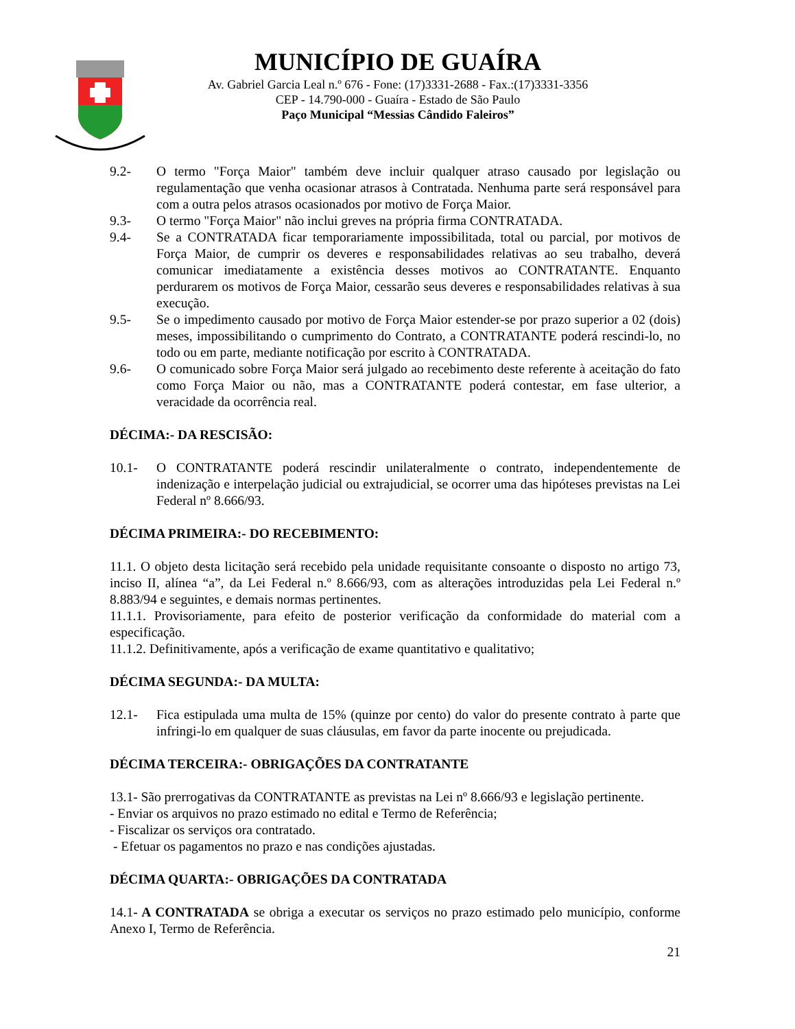MUNICÍPIO DE GUAÍRA
Av. Gabriel Garcia Leal n.º 676 - Fone: (17)3331-2688 - Fax.:(17)3331-3356
CEP - 14.790-000 - Guaíra - Estado de São Paulo
Paço Municipal “Messias Cândido Faleiros”
9.2- O termo "Força Maior" também deve incluir qualquer atraso causado por legislação ou regulamentação que venha ocasionar atrasos à Contratada. Nenhuma parte será responsável para com a outra pelos atrasos ocasionados por motivo de Força Maior.
9.3- O termo "Força Maior" não inclui greves na própria firma CONTRATADA.
9.4- Se a CONTRATADA ficar temporariamente impossibilitada, total ou parcial, por motivos de Força Maior, de cumprir os deveres e responsabilidades relativas ao seu trabalho, deverá comunicar imediatamente a existência desses motivos ao CONTRATANTE. Enquanto perdurarem os motivos de Força Maior, cessarão seus deveres e responsabilidades relativas à sua execução.
9.5- Se o impedimento causado por motivo de Força Maior estender-se por prazo superior a 02 (dois) meses, impossibilitando o cumprimento do Contrato, a CONTRATANTE poderá rescindi-lo, no todo ou em parte, mediante notificação por escrito à CONTRATADA.
9.6- O comunicado sobre Força Maior será julgado ao recebimento deste referente à aceitação do fato como Força Maior ou não, mas a CONTRATANTE poderá contestar, em fase ulterior, a veracidade da ocorrência real.
DÉCIMA:- DA RESCISÃO:
10.1- O CONTRATANTE poderá rescindir unilateralmente o contrato, independentemente de indenização e interpelação judicial ou extrajudicial, se ocorrer uma das hipóteses previstas na Lei Federal nº 8.666/93.
DÉCIMA PRIMEIRA:- DO RECEBIMENTO:
11.1. O objeto desta licitação será recebido pela unidade requisitante consoante o disposto no artigo 73, inciso II, alínea “a”, da Lei Federal n.º 8.666/93, com as alterações introduzidas pela Lei Federal n.º 8.883/94 e seguintes, e demais normas pertinentes.
11.1.1. Provisoriamente, para efeito de posterior verificação da conformidade do material com a especificação.
11.1.2. Definitivamente, após a verificação de exame quantitativo e qualitativo;
DÉCIMA SEGUNDA:- DA MULTA:
12.1- Fica estipulada uma multa de 15% (quinze por cento) do valor do presente contrato à parte que infringi-lo em qualquer de suas cláusulas, em favor da parte inocente ou prejudicada.
DÉCIMA TERCEIRA:- OBRIGAÇÕES DA CONTRATANTE
13.1- São prerrogativas da CONTRATANTE as previstas na Lei nº 8.666/93 e legislação pertinente.
- Enviar os arquivos no prazo estimado no edital e Termo de Referência;
- Fiscalizar os serviços ora contratado.
- Efetuar os pagamentos no prazo e nas condições ajustadas.
DÉCIMA QUARTA:- OBRIGAÇÕES DA CONTRATADA
14.1- A CONTRATADA se obriga a executar os serviços no prazo estimado pelo município, conforme Anexo I, Termo de Referência.
21